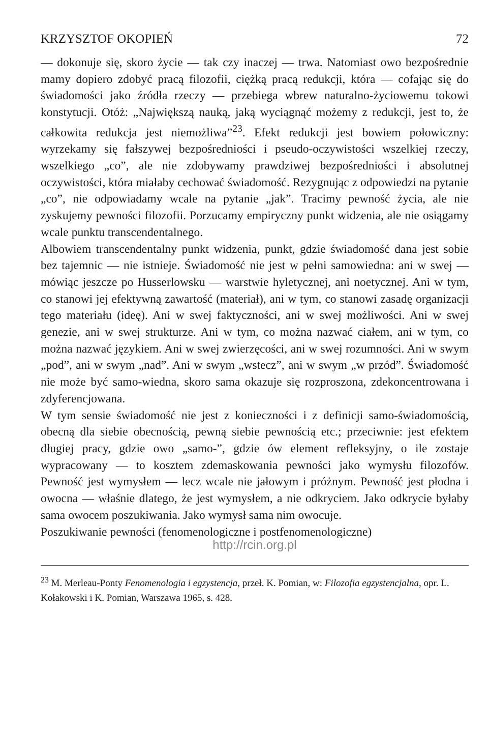KRZYSZTOF OKOPIEŃ 72
— dokonuje się, skoro życie — tak czy inaczej — trwa. Natomiast owo bezpośrednie mamy dopiero zdobyć pracą filozofii, ciężką pracą redukcji, która — cofając się do świadomości jako źródła rzeczy — przebiega wbrew naturalno-życiowemu tokowi konstytucji. Otóż: „Największą nauką, jaką wyciągnąć możemy z redukcji, jest to, że całkowita redukcja jest niemożliwa”<sup>23</sup>. Efekt redukcji jest bowiem połowiczny: wyrzekamy się fałszywej bezpośredniości i pseudo-oczywistości wszelkiej rzeczy, wszelkiego „co”, ale nie zdobywamy prawdziwej bezpośredniości i absolutnej oczywistości, która miałaby cechować świadomość. Rezygnując z odpowiedzi na pytanie „co”, nie odpowiadamy wcale na pytanie „jak”. Tracimy pewność życia, ale nie zyskujemy pewności filozofii. Porzucamy empiryczny punkt widzenia, ale nie osiągamy wcale punktu transcendentalnego.
Albowiem transcendentalny punkt widzenia, punkt, gdzie świadomość dana jest sobie bez tajemnic — nie istnieje. Świadomość nie jest w pełni samowiedna: ani w swej — mówiąc jeszcze po Husserlowsku — warstwie hyletycznej, ani noetycznej. Ani w tym, co stanowi jej efektywną zawartość (materiał), ani w tym, co stanowi zasadę organizacji tego materiału (ideę). Ani w swej faktyczności, ani w swej możliwości. Ani w swej genezie, ani w swej strukturze. Ani w tym, co można nazwać ciałem, ani w tym, co można nazwać językiem. Ani w swej zwierzęcości, ani w swej rozumności. Ani w swym „pod”, ani w swym „nad”. Ani w swym „wstecz”, ani w swym „w przód”. Świadomość nie może być samo-wiedna, skoro sama okazuje się rozproszona, zdekoncentrowana i zdyferencjowana.
W tym sensie świadomość nie jest z konieczności i z definicji samo-świadomością, obecną dla siebie obecnością, pewną siebie pewnością etc.; przeciwnie: jest efektem długiej pracy, gdzie owo „samo-”, gdzie ów element refleksyjny, o ile zostaje wypracowany — to kosztem zdemaskowania pewności jako wymysłu filozofów. Pewność jest wymysłem — lecz wcale nie jałowym i próżnym. Pewność jest płodna i owocna — właśnie dlatego, że jest wymysłem, a nie odkryciem. Jako odkrycie byłaby sama owocem poszukiwania. Jako wymysł sama nim owocuje.
Poszukiwanie pewności (fenomenologiczne i postfenomenologiczne)
http://rcin.org.pl
<sup>23</sup> M. Merleau-Ponty Fenomenologia i egzystencja, przeł. K. Pomian, w: Filozofia egzystencjalna, opr. L. Kołakowski i K. Pomian, Warszawa 1965, s. 428.